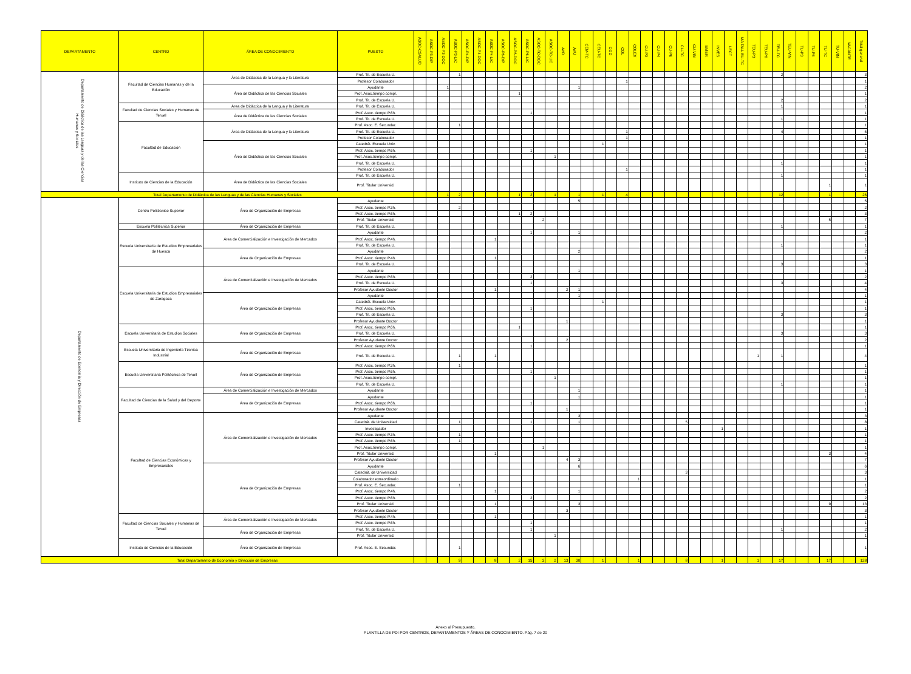| DEPARTAMENTO | CENTRO | ÁREA DE CONOCIMIENTO | PUESTO | ASOC-CSALUD | ASOC-P3-DIP | ASOC-P3-DOC | ASOC-P3-LIC | ASOC-P4-DIP | ASOC-P4-DOC | ASOC-P4-LIC | ASOC-P6-DIP | ASOC-P6-DOC | ASOC-P6-LIC | ASOC-TC-DOC | ASOC-TC-LIC | AYD | AYU | CEM-TC | CEU-TC | COD | COL | COLEX | CU-P3 | CU-P4 | CU-P6 | CU-TC | CU-VIN | EMER | INVES | LECT | MA TALL EU-TC | TEU-P3 | TEU-P6 | TEU-TC | TEU-VIN | TU-P3 | TU-P6 | TU-TC | TU-VIN | VACANTE | Total general |
| --- | --- | --- | --- | --- | --- | --- | --- | --- | --- | --- | --- | --- | --- | --- | --- | --- | --- | --- | --- | --- | --- | --- | --- | --- | --- | --- | --- | --- | --- | --- | --- | --- | --- | --- | --- | --- | --- | --- | --- | --- | --- |
| Departamento de Didáctica de las Lenguas y de las Ciencias Humanas y Sociales | Facultad de Ciencias Humanas y de la Educación | Área de Didáctica de la Lengua y la Literatura | Prof. Tit. de Escuela U. | | | | 1 | | | | | | | | | | | | | | | | | | | | | | | | | | | 2 | | | | | | | 3 |
| | | | Profesor Colaborador | | | | | | | | | | | | | | | | | | 1 | | | | | | | | | | | | | | | | | | | | 1 |
| | | Área de Didáctica de las Ciencias Sociales | Ayudante | | | 1 | | | | | | | | | | | 1 | | | | | | | | | | | | | | | | | | | | | | | | 2 |
| | | | Prof. Asoc.tiempo compl. | | | | | | | | | 1 | | | | | | | | | | | | | | | | | | | | | | | | | | | | | 1 |
| | | | Prof. Tit. de Escuela U. | | | | | | | | | | | | | | | | | | | | | | | | | | | | | | | 2 | | | | | | | 2 |
| | Facultad de Ciencias Sociales y Humanas de Teruel | Área de Didáctica de la Lengua y la Literatura | Prof. Tit. de Escuela U. | | | | | | | | | | | | | | | | | | | | | | | | | | | | | | | 1 | | | | | | | 1 |
| | | Área de Didáctica de las Ciencias Sociales | Prof. Asoc. tiempo P.6h. | | | | | | | | | | 1 | | | | | | | | | | | | | | | | | | | | | | | | | | | | 1 |
| | | | Prof. Tit. de Escuela U. | | | | | | | | | | | | | | | | | | | | | | | | | | | | | | | 1 | | | | | | | 1 |
| | Facultad de Educación | Área de Didáctica de la Lengua y la Literatura | Prof. Asoc. E. Secundar. | | | | 1 | | | | | | | | | | | | | | | | | | | | | | | | | | | | | | | | | | 1 |
| | | | Prof. Tit. de Escuela U. | | | | | | | | | | | | | | | | | | 1 | | | | | | | | | | | | | 4 | | | | | | | 5 |
| | | | Profesor Colaborador | | | | | | | | | | | | | | | | | | 1 | | | | | | | | | | | | | | | | | | | | 1 |
| | | Área de Didáctica de las Ciencias Sociales | Catedrát. Escuela Univ. | | | | | | | | | | | | | | | | 1 | | | | | | | | | | | | | | | | | | | | | | 1 |
| | | | Prof. Asoc. tiempo P.6h. | | | | | | | | | | 1 | | | | | | | | | | | | | | | | | | | | | | | | | | | | 1 |
| | | | Prof. Asoc.tiempo compl. | | | | | | | | | | | | 1 | | | | | | | | | | | | | | | | | | | | | | | | | | 1 |
| | | | Prof. Tit. de Escuela U. | | | | | | | | | | | | | | | | | | | | | | | | | | | | | | | 1 | | | | | | | 1 |
| | | | Profesor Colaborador | | | | | | | | | | | | | | | | | | 1 | | | | | | | | | | | | | | | | | | | | 1 |
| | Instituto de Ciencias de la Educación | Área de Didáctica de las Ciencias Sociales | Prof. Tit. de Escuela U. | | | | | | | | | | | | | | | | | | | | | | | | | | | | | | | 1 | | | | | | | 1 |
| | | | Prof. Titular Universid. | | | | | | | | | | | | | | | | | | | | | | | | | | | | | | | | | | | 1 | | | 1 |
| Total Departamento de Didáctica de las Lenguas y de las Ciencias Humanas y Sociales | | | | | | 1 | 2 | | | | | 1 | 2 | | 1 | | 1 | | 1 | | 4 | | | | | | | | | | | | | 12 | | | | 1 | | | 26 |
| Departamento de Economía y Dirección de Empresas | Centro Politécnico Superior | Área de Organización de Empresas | Ayudante | | | | | | | | | | | | | | 5 | | | | | | | | | | | | | | | | | | | | | | | | 5 |
| | | | Prof. Asoc. tiempo P.3h. | | | | 2 | | | | | | | | | | | | | | | | | | | | | | | | | | | | | | | | | | 2 |
| | | | Prof. Asoc. tiempo P.6h. | | | | | | | | | 1 | 2 | | | | | | | | | | | | | | | | | | | | | | | | | | | | 3 |
| | | | Prof. Titular Universid. | | | | | | | | | | | 2 | | | | | | | | | | | | | | | | | | | | | | | | 5 | | | 7 |
| | Escuela Politécnica Superior | Área de Organización de Empresas | Prof. Tit. de Escuela U. | | | | | | | | | | | | | | | | | | | | | | | | | | | | | | | 1 | | | | | | | 1 |
| | Escuela Universitaria de Estudios Empresariales de Huesca | Área de Comercialización e Investigación de Mercados | Ayudante | | | | | | | | | | 1 | | | | 1 | | | | | | | | | | | | | | | | | | | | | | | | 2 |
| | | | Prof. Asoc. tiempo P.4h. | | | | | | | 1 | | | | | | | | | | | | | | | | | | | | | | | | | | | | | | | 1 |
| | | | Prof. Tit. de Escuela U. | | | | | | | | | | | | | | | | | | | | | | | | | | | | | | | 1 | | | | | | | 1 |
| | | Área de Organización de Empresas | Ayudante | | | | | | | | | | | | | | 2 | | | | | | | | | | | | | | | | | | | | | | | | 2 |
| | | | Prof. Asoc. tiempo P.4h. | | | | | | | 1 | | | | | | | | | | | | | | | | | | | | | | | | | | | | | | | 1 |
| | | | Prof. Tit. de Escuela U. | | | | | | | | | | | | | | | | | | | | | | | | | | | | | | | 3 | | | | | | | 3 |
| | Escuela Universitaria de Estudios Empresariales de Zaragoza | Área de Comercialización e Investigación de Mercados | Ayudante | | | | | | | | | | | | | | 1 | | | | | | | | | | | | | | | | | | | | | | | | 1 |
| | | | Prof. Asoc. tiempo P.6h. | | | | | | | | | | 2 | | | | | | | | | | | | | | | | | | | | | | | | | | | | 2 |
| | | | Prof. Tit. de Escuela U. | | | | | | | | | | 1 | | | | | | | | | | | | | | | | | | | | | 3 | | | | | | | 4 |
| | | | Profesor Ayudante Doctor | | | | | | | 1 | | | | | | 2 | 1 | | | | | | | | | | | | | | | | | | | | | | | | 4 |
| | | Área de Organización de Empresas | Ayudante | | | | | | | | | | | | | | 1 | | | | | | | | | | | | | | | | | | | | | | | | 1 |
| | | | Catedrát. Escuela Univ. | | | | | | | | | | | | | | | | 1 | | | | | | | | | | | | | | | | | | | | | | 1 |
| | | | Prof. Asoc. tiempo P.6h. | | | | | | | | | | 1 | | | | | | | | | | | | | | | | | | | | | | | | | | | | 1 |
| | | | Prof. Tit. de Escuela U. | | | | | | | | | | | | | | | | | | | | | | | | | | | | | | | 3 | | | | | | | 3 |
| | | | Profesor Ayudante Doctor | | | | | | | | | | | | | 1 | | | | | | | | | | | | | | | | | | | | | | | | | 1 |
| | Escuela Universitaria de Estudios Sociales | Área de Organización de Empresas | Prof. Asoc. tiempo P.6h. | | | | | | | | | 1 | | | | | | | | | | | | | | | | | | | | | | | | | | | | | 1 |
| | | | Prof. Tit. de Escuela U. | | | | | | | | | | | | | | | | | | | | | | | | | | | | | | | 3 | | | | | | | 3 |
| | | | Profesor Ayudante Doctor | | | | | | | | | | | | | 2 | | | | | | | | | | | | | | | | | | | | | | | | | 2 |
| | Escuela Universitaria de Ingeniería Técnica Industrial | Área de Organización de Empresas | Prof. Asoc. tiempo P.6h. | | | | | | | | | | 1 | | | | | | | | | | | | | | | | | | | | | | | | | | | | 1 |
| | | | Prof. Tit. de Escuela U. | | | | 1 | | | 1 | | | | | | | | | | | | | | | | | | | | | | 1 | | 1 | | | | | | | 4 |
| | Escuela Universitaria Politécnica de Teruel | Área de Organización de Empresas | Prof. Asoc. tiempo P.3h. | | | | 1 | | | | | | | | | | | | | | | | | | | | | | | | | | | | | | | | | | 1 |
| | | | Prof. Asoc. tiempo P.6h. | | | | | | | | | | 1 | | | | | | | | | | | | | | | | | | | | | | | | | | | | 1 |
| | | | Prof. Asoc.tiempo compl. | | | | | | | | | | | | 1 | | | | | | | | | | | | | | | | | | | | | | | | | | 1 |
| | | | Prof. Tit. de Escuela U. | | | | | | | | | | | | | | | | | | | | | | | | | | | | | | | 1 | | | | | | | 1 |
| | Facultad de Ciencias de la Salud y del Deporte | Área de Comercialización e Investigación de Mercados | Ayudante | | | | | | | | | | | | | | 1 | | | | | | | | | | | | | | | | | | | | | | | | 1 |
| | | Área de Organización de Empresas | Ayudante | | | | | | | | | | | | | | 1 | | | | | | | | | | | | | | | | | | | | | | | | 1 |
| | | | Prof. Asoc. tiempo P.6h. | | | | | | | | | | 1 | | | | | | | | | | | | | | | | | | | | | | | | | | | | 1 |
| | | | Profesor Ayudante Doctor | | | | | | | | | | | | | 1 | | | | | | | | | | | | | | | | | | | | | | | | | 1 |
| | Facultad de Ciencias Económicas y Empresariales | Área de Comercialización e Investigación de Mercados | Ayudante | | | | | | | | | | | | | | 3 | | | | | | | | | | | | | | | | | | | | | | | | 3 |
| | | | Catedrát. de Universidad | | | | 1 | | | | | | 1 | | | | 1 | | | | | | | | | 5 | | | | | | | | | | | | | | | 8 |
| | | | Investigador | | | | | | | | | | | | | | | | | | | | | | | | | | 1 | | | | | | | | | | | | 1 |
| | | | Prof. Asoc. tiempo P.3h. | | | | 1 | | | | | | | | | | | | | | | | | | | | | | | | | | | | | | | | | | 1 |
| | | | Prof. Asoc. tiempo P.6h. | | | | 1 | | | | | | | | | | | | | | | | | | | | | | | | | | | | | | | | | | 1 |
| | | | Prof. Asoc.tiempo compl. | | | | | | | | | | | 1 | | | | | | | | | | | | | | | | | | | | | | | | | | | 1 |
| | | | Prof. Titular Universid. | | | | | | | 1 | | | | | | | | | | | | | | | | | | | | | | | | | | | | 3 | | | 4 |
| | | | Profesor Ayudante Doctor | | | | | | | | | | | | | 4 | 3 | | | | | | | | | | | | | | | | | | | | | | | | 7 |
| | | Área de Organización de Empresas | Ayudante | | | | | | | | | | | | | | 6 | | | | | | | | | | | | | | | | | | | | | | | | 6 |
| | | | Catedrát. de Universidad | | | | | | | | | | | | | | | | | | | | | | | 3 | | | | | | | | | | | | | | | 3 |
| | | | Colaborador extraordinario | | | | | | | | | | | | | | | | | | | 1 | | | | | | | | | | | | | | | | | | | 1 |
| | | | Prof. Asoc. E. Secundar. | | | | 1 | | | | | | | | | | | | | | | | | | | | | | | | | | | | | | | | | | 1 |
| | | | Prof. Asoc. tiempo P.4h. | | | | | | | 1 | | | | | | | 1 | | | | | | | | | | | | | | | | | | | | | | | | 2 |
| | | | Prof. Asoc. tiempo P.6h. | | | | | | | | | | 2 | | | | | | | | | | | | | | | | | | | | | | | | | | | | 2 |
| | | | Prof. Titular Universid. | | | | | | | 1 | | | | | | | 3 | | | | | | | | | | | | | | | | | | | | | 9 | | | 13 |
| | | | Profesor Ayudante Doctor | | | | | | | | | | | | | 3 | | | | | | | | | | | | | | | | | | | | | | | | | 3 |
| | Facultad de Ciencias Sociales y Humanas de Teruel | Área de Comercialización e Investigación de Mercados | Prof. Asoc. tiempo P.4h. | | | | | | | 1 | | | | | | | | | | | | | | | | | | | | | | | | | | | | | | | 1 |
| | | | Prof. Asoc. tiempo P.6h. | | | | | | | | | | 1 | | | | | | | | | | | | | | | | | | | | | | | | | | | | 1 |
| | | Área de Organización de Empresas | Prof. Tit. de Escuela U. | | | | | | | | | | 1 | | | | | | | | | | | | | | | | | | | | | 1 | | | | | | | 2 |
| | | | Prof. Titular Universid. | | | | | | | | | | | | 1 | | | | | | | | | | | | | | | | | | | | | | | | | | 1 |
| | Instituto de Ciencias de la Educación | Área de Organización de Empresas | Prof. Asoc. E. Secundar. | | | | 1 | | | | | | | | | | | | | | | | | | | | | | | | | | | | | | | | | | 1 |
| Total Departamento de Economía y Dirección de Empresas | | | | | | | 9 | | | 8 | | 2 | 15 | 3 | 2 | 13 | 30 | | 1 | | | 1 | | | | 8 | | | 1 | | | 1 | | 17 | | | | 17 | | | 128 |
Anexo al Presupuesto.
PLANTILLA DE PDI POR CENTROS, DEPARTAMENTOS Y ÁREAS DE CONOCIMIENTO. Pág. 7 de 20